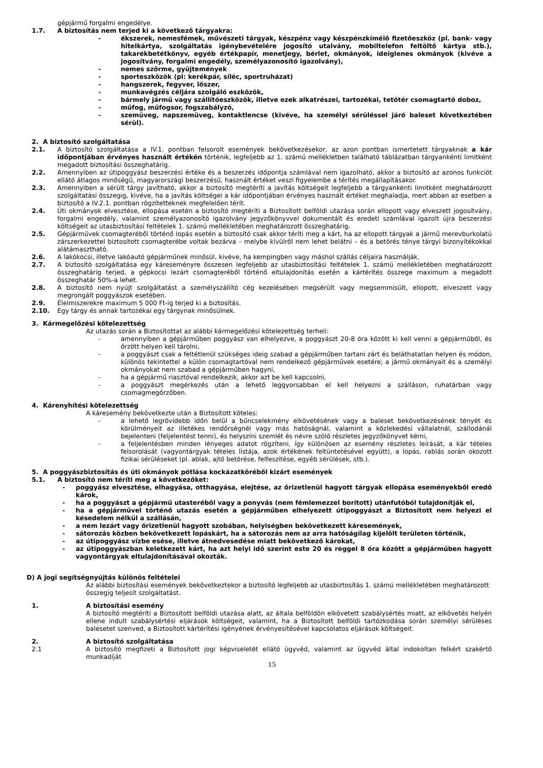gépjármű forgalmi engedélye.
1.7. A biztosítás nem terjed ki a következő tárgyakra:
- ékszerek, nemesfémek, művészeti tárgyak, készpénz vagy készpénzkímélő fizetőeszköz (pl. bank- vagy hitelkártya, szolgáltatás igénybevételére jogosító utalvány, mobiltelefon feltöltő kártya stb.), takarékbetétkönyv, egyéb értékpapír, menetjegy, bérlet, okmányok, ideiglenes okmányok (kivéve a jogosítvány, forgalmi engedély, személyazonosító igazolvány),
- nemes szőrme, gyűjtemények
- sporteszközök (pl: kerékpár, síléc, sportruházat)
- hangszerek, fegyver, lőszer,
- munkavégzés céljára szolgáló eszközök,
- bármely jármű vagy szállítóeszközök, illetve ezek alkatrészei, tartozékai, tetőtér csomagtartó doboz,
- műfog, műfogsor, fogszabályzó,
- szemüveg, napszemüveg, kontaktlencse (kivéve, ha személyi sérüléssel járó baleset következtében sérül).
2. A biztosító szolgáltatása
2.1. A biztosító szolgáltatása a IV.1. pontban felsorolt események bekövetkezésekor, az azon pontban ismertetett tárgyaknak a kár időpontjában érvényes használt értékén történik, legfeljebb az 1. számú mellékletben található táblázatban tárgyankénti limitként megadott biztosítási összeghatárig.
2.2. Amennyiben az útipoggyász beszerzési értéke és a beszerzés időpontja számlával nem igazolható, akkor a biztosító az azonos funkciót ellátó átlagos minőségű, magyarországi beszerzésű, használt értéket veszi figyelembe a térítés megállapításakor.
2.3. Amennyiben a sérült tárgy javítható, akkor a biztosító megtéríti a javítás költségeit legfeljebb a tárgyankénti limitként meghatározott szolgáltatási összegig, kivéve, ha a javítás költségei a kár időpontjában érvényes használt értéket meghaladja, mert abban az esetben a biztosító a IV.2.1. pontban rögzítetteknek megfelelően térít.
2.4. Úti okmányok elvesztése, ellopása esetén a biztosító megtéríti a Biztosított belföldi utazása során ellopott vagy elveszett jogosítvány, forgalmi engedély, valamint személyazonosító igazolvány jegyzőkönyvvel dokumentált és eredeti számlával igazolt újra beszerzési költségeit az utasbiztosítási feltételek 1. számú mellékletében meghatározott összeghatárig.
2.5. Gépjárművek csomagteréből történő lopás esetén a biztosító csak akkor téríti meg a kárt, ha az ellopott tárgyak a jármű merevburkolatú zárszerkezettel biztosított csomagterébe voltak bezárva – melybe kívülről nem lehet belátni – és a betörés ténye tárgyi bizonyítékokkal alátámasztható.
2.6. A lakókocsi, illetve lakóautó gépjárműnek minősül, kivéve, ha kempingben vagy máshol szállás céljaira használják.
2.7. A biztosító szolgáltatása egy káreseményre összesen legfeljebb az utasbiztosítási feltételek 1. számú mellékletében meghatározott összeghatárig terjed, a gépkocsi lezárt csomagteréből történő eltulajdonítás esetén a kártérítés összege maximum a megadott összeghatár 50%-a lehet.
2.8. A biztosító nem nyújt szolgáltatást a személyszállító cég kezelésében megsérült vagy megsemmisült, ellopott, elveszett vagy megrongált poggyászok esetében.
2.9. Élelmiszerekre maximum 5 000 Ft-ig terjed ki a biztosítás.
2.10. Egy tárgy és annak tartozékai egy tárgynak minősülnek.
3. Kármegelőzési kötelezettség
Az utazás során a Biztosítottat az alábbi kármegelőzési kötelezettség terheli:
- amennyiben a gépjárműben poggyász van elhelyezve, a poggyászt 20-8 óra között ki kell venni a gépjárműből, és őrzött helyen kell tárolni,
- a poggyászt csak a feltétlenül szükséges ideig szabad a gépjárműben tartani zárt és beláthatatlan helyen és módon, különös tekintettel a külön csomagtartóval nem rendelkező gépjárművek esetére; a jármű okmányait és a személyi okmányokat nem szabad a gépjárműben hagyni,
- ha a gépjármű riasztóval rendelkezik, akkor azt be kell kapcsolni,
- a poggyászt megérkezés után a lehető leggyorsabban el kell helyezni a szálláson, ruhatárban vagy csomagmegőrzőben.
4. Kárenyhítési kötelezettség
A káresemény bekövetkezte után a Biztosított köteles:
- a lehető legrövidebb időn belül a bűncselekmény elkövetésének vagy a baleset bekövetkezésének tényét és körülményeit az illetékes rendőrségnél vagy más hatóságnál, valamint a közlekedési vállalatnál, szállodánál bejelenteni (feljelentést tenni), és helyszíni szemlét és névre szóló részletes jegyzőkönyvet kérni,
- a feljelentésben minden lényeges adatot rögzíteni, így különösen az esemény részletes leírását, a kár tételes felsorolását (vagyontárgyak tételes listája, azok értékének feltüntetésével együtt), a lopás, rablás során okozott fizikai sérüléseket (pl. ablak, ajtó betörése, felfeszítése, egyéb sérülések, stb.).
5. A poggyászbiztosítás és úti okmányok pótlása kockázatköréből kizárt események
5.1. A biztosító nem téríti meg a következőket:
- poggyász elvesztése, elhagyása, otthagyása, elejtése, az őrizetlenül hagyott tárgyak ellopása eseményekből eredő károk,
- ha a poggyászt a gépjármű utasteréből vagy a ponyvás (nem fémlemezzel borított) utánfutóból tulajdonítják el,
- ha a gépjárművel történő utazás esetén a gépjárműben elhelyezett útipoggyászt a Biztosított nem helyezi el késedelem nélkül a szállásán,
- a nem lezárt vagy őrizetlenül hagyott szobában, helyiségben bekövetkezett káresemények,
- sátorozás közben bekövetkezett lopáskárt, ha a sátorozás nem az arra hatóságilag kijelölt területen történik,
- az útipoggyász vízbe esése, illetve átnedvesedése miatt bekövetkező károkat,
- az útipoggyászban keletkezett kárt, ha azt helyi idő szerint este 20 és reggel 8 óra között a gépjárműben hagyott vagyontárgyak eltulajdonításával okozták.
D) A jogi segítségnyújtás különös feltételei
Az alábbi biztosítási események bekövetkeztekor a biztosító legfeljebb az utasbiztosítás 1. számú mellékletében meghatározott összegig teljesít szolgáltatást.
1. A biztosítási esemény
A biztosító megtéríti a Biztosított belföldi utazása alatt, az általa belföldön elkövetett szabálysértés miatt, az elkövetés helyén ellene indult szabálysértési eljárások költségeit, valamint, ha a Biztosított belföldi tartózkodása során személyi sérüléses balesetet szenved, a Biztosított kártérítési igényének érvényesítésével kapcsolatos eljárások költségeit.
2. A biztosító szolgáltatása
2.1 A biztosító megfizeti a Biztosított jogi képviseletét ellátó ügyvéd, valamint az ügyvéd által indokoltan felkért szakértő munkadíját
15